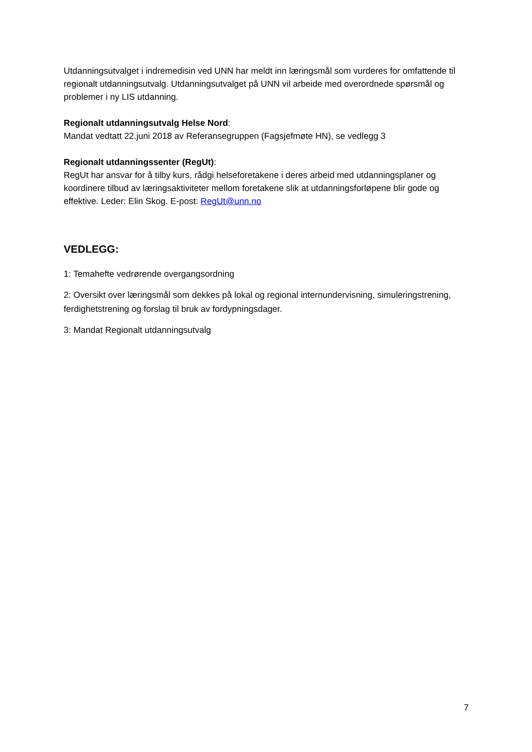Utdanningsutvalget i indremedisin ved UNN har meldt inn læringsmål som vurderes for omfattende til regionalt utdanningsutvalg. Utdanningsutvalget på UNN vil arbeide med overordnede spørsmål og problemer i ny LIS utdanning.
Regionalt utdanningsutvalg Helse Nord:
Mandat vedtatt 22.juni 2018 av Referansegruppen (Fagsjefmøte HN), se vedlegg 3
Regionalt utdanningssenter (RegUt):
RegUt har ansvar for å tilby kurs, rådgi helseforetakene i deres arbeid med utdanningsplaner og koordinere tilbud av læringsaktiviteter mellom foretakene slik at utdanningsforløpene blir gode og effektive. Leder: Elin Skog. E-post: RegUt@unn.no
VEDLEGG:
1: Temahefte vedrørende overgangsordning
2: Oversikt over læringsmål som dekkes på lokal og regional internundervisning, simuleringstrening, ferdighetstrening og forslag til bruk av fordypningsdager.
3: Mandat Regionalt utdanningsutvalg
7